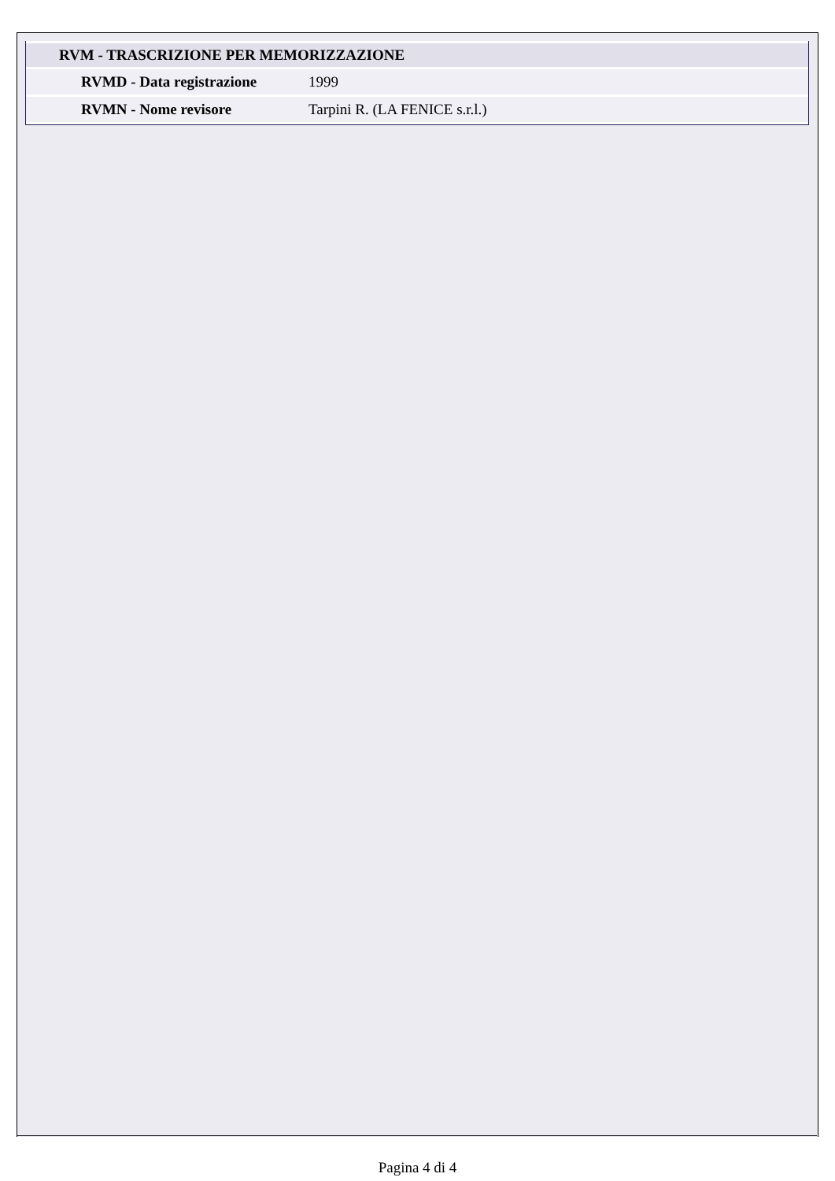| RVM - TRASCRIZIONE PER MEMORIZZAZIONE | |
| --- | --- |
| RVMD - Data registrazione | 1999 |
| RVMN - Nome revisore | Tarpini R. (LA FENICE s.r.l.) |
Pagina 4 di 4